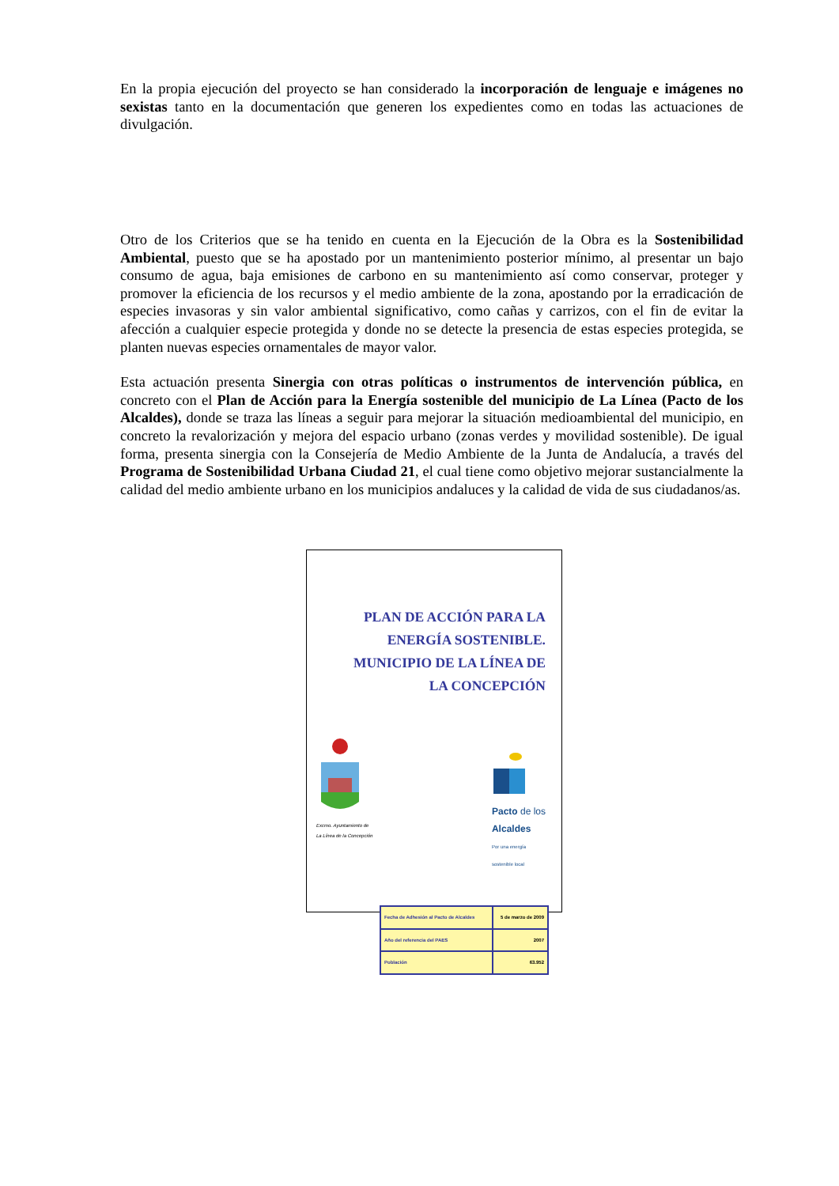En la propia ejecución del proyecto se han considerado la incorporación de lenguaje e imágenes no sexistas tanto en la documentación que generen los expedientes como en todas las actuaciones de divulgación.
Otro de los Criterios que se ha tenido en cuenta en la Ejecución de la Obra es la Sostenibilidad Ambiental, puesto que se ha apostado por un mantenimiento posterior mínimo, al presentar un bajo consumo de agua, baja emisiones de carbono en su mantenimiento así como conservar, proteger y promover la eficiencia de los recursos y el medio ambiente de la zona, apostando por la erradicación de especies invasoras y sin valor ambiental significativo, como cañas y carrizos, con el fin de evitar la afección a cualquier especie protegida y donde no se detecte la presencia de estas especies protegida, se planten nuevas especies ornamentales de mayor valor.
Esta actuación presenta Sinergia con otras políticas o instrumentos de intervención pública, en concreto con el Plan de Acción para la Energía sostenible del municipio de La Línea (Pacto de los Alcaldes), donde se traza las líneas a seguir para mejorar la situación medioambiental del municipio, en concreto la revalorización y mejora del espacio urbano (zonas verdes y movilidad sostenible). De igual forma, presenta sinergia con la Consejería de Medio Ambiente de la Junta de Andalucía, a través del Programa de Sostenibilidad Urbana Ciudad 21, el cual tiene como objetivo mejorar sustancialmente la calidad del medio ambiente urbano en los municipios andaluces y la calidad de vida de sus ciudadanos/as.
PLAN DE ACCIÓN PARA LA
ENERGÍA SOSTENIBLE.
MUNICIPIO DE LA LÍNEA DE
LA CONCEPCIÓN
Excmo. Ayuntamiento de
La Línea de la Concepción
Pacto de los
Alcaldes
Por una energía
sostenible local
| Fecha de Adhesión al Pacto de Alcaldes | 5 de marzo de 2009 |
| Año del referencia del PAES | 2007 |
| Población | 63.952 |